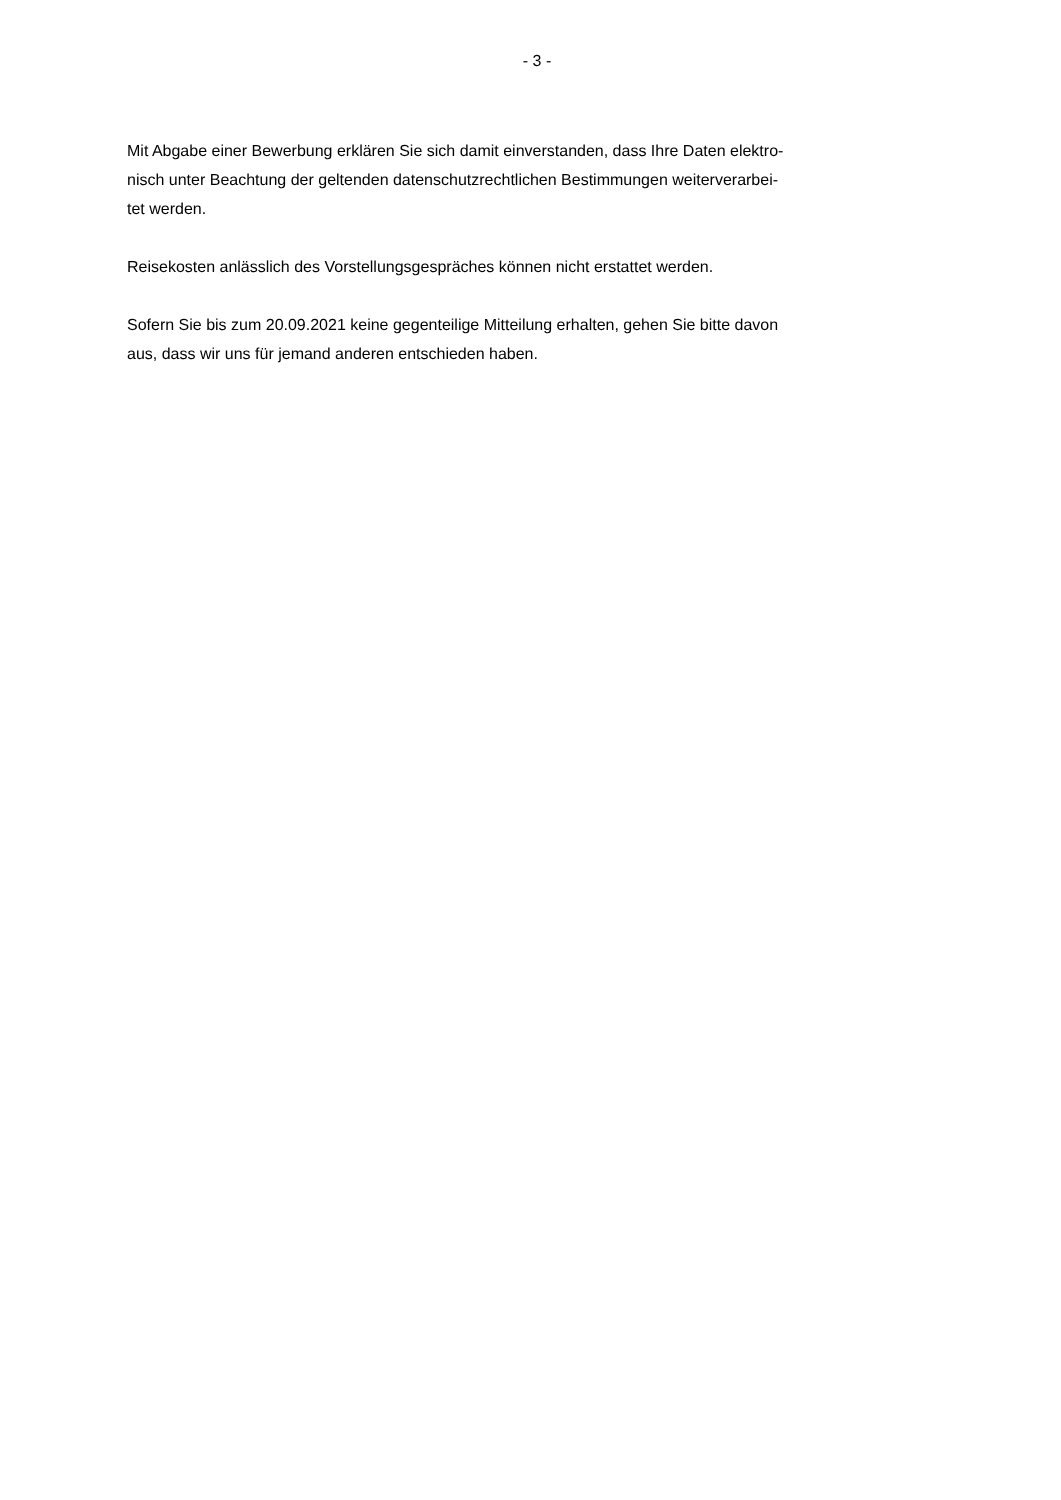- 3 -
Mit Abgabe einer Bewerbung erklären Sie sich damit einverstanden, dass Ihre Daten elektro-
nisch unter Beachtung der geltenden datenschutzrechtlichen Bestimmungen weiterverarbei-
tet werden.
Reisekosten anlässlich des Vorstellungsgespräches können nicht erstattet werden.
Sofern Sie bis zum 20.09.2021 keine gegenteilige Mitteilung erhalten, gehen Sie bitte davon
aus, dass wir uns für jemand anderen entschieden haben.